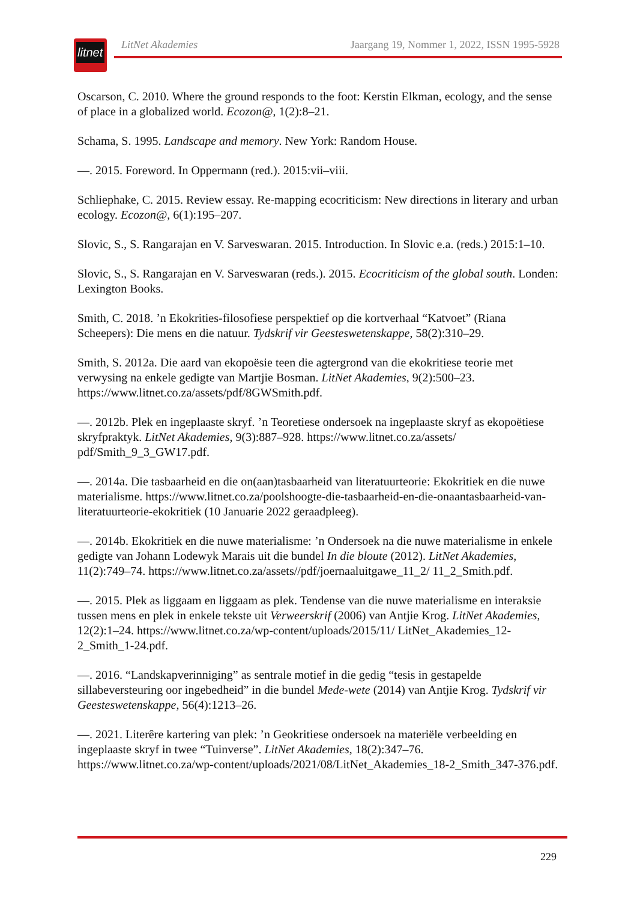litnet
LitNet Akademies Jaargang 19, Nommer 1, 2022, ISSN 1995-5928
Oscarson, C. 2010. Where the ground responds to the foot: Kerstin Elkman, ecology, and the sense of place in a globalized world. Ecozon@, 1(2):8–21.
Schama, S. 1995. Landscape and memory. New York: Random House.
—. 2015. Foreword. In Oppermann (red.). 2015:vii–viii.
Schliephake, C. 2015. Review essay. Re-mapping ecocriticism: New directions in literary and urban ecology. Ecozon@, 6(1):195–207.
Slovic, S., S. Rangarajan en V. Sarveswaran. 2015. Introduction. In Slovic e.a. (reds.) 2015:1–10.
Slovic, S., S. Rangarajan en V. Sarveswaran (reds.). 2015. Ecocriticism of the global south. Londen: Lexington Books.
Smith, C. 2018. ’n Ekokrities-filosofiese perspektief op die kortverhaal “Katvoet” (Riana Scheepers): Die mens en die natuur. Tydskrif vir Geesteswetenskappe, 58(2):310–29.
Smith, S. 2012a. Die aard van ekopoësie teen die agtergrond van die ekokritiese teorie met verwysing na enkele gedigte van Martjie Bosman. LitNet Akademies, 9(2):500–23. https://www.litnet.co.za/assets/pdf/8GWSmith.pdf.
—. 2012b. Plek en ingeplaaste skryf. ’n Teoretiese ondersoek na ingeplaaste skryf as ekopoëtiese skryfpraktyk. LitNet Akademies, 9(3):887–928. https://www.litnet.co.za/assets/ pdf/Smith_9_3_GW17.pdf.
—. 2014a. Die tasbaarheid en die on(aan)tasbaarheid van literatuurteorie: Ekokritiek en die nuwe materialisme. https://www.litnet.co.za/poolshoogte-die-tasbaarheid-en-die-onaantasbaarheid-van-literatuurteorie-ekokritiek (10 Januarie 2022 geraadpleeg).
—. 2014b. Ekokritiek en die nuwe materialisme: ’n Ondersoek na die nuwe materialisme in enkele gedigte van Johann Lodewyk Marais uit die bundel In die bloute (2012). LitNet Akademies, 11(2):749–74. https://www.litnet.co.za/assets//pdf/joernaaluitgawe_11_2/ 11_2_Smith.pdf.
—. 2015. Plek as liggaam en liggaam as plek. Tendense van die nuwe materialisme en interaksie tussen mens en plek in enkele tekste uit Verweerskrif (2006) van Antjie Krog. LitNet Akademies, 12(2):1–24. https://www.litnet.co.za/wp-content/uploads/2015/11/ LitNet_Akademies_12-2_Smith_1-24.pdf.
—. 2016. “Landskapverinniging” as sentrale motief in die gedig “tesis in gestapelde sillabeversteuring oor ingebedheid” in die bundel Mede-wete (2014) van Antjie Krog. Tydskrif vir Geesteswetenskappe, 56(4):1213–26.
—. 2021. Literêre kartering van plek: ’n Geokritiese ondersoek na materiële verbeelding en ingeplaaste skryf in twee “Tuinverse”. LitNet Akademies, 18(2):347–76. https://www.litnet.co.za/wp-content/uploads/2021/08/LitNet_Akademies_18-2_Smith_347-376.pdf.
229